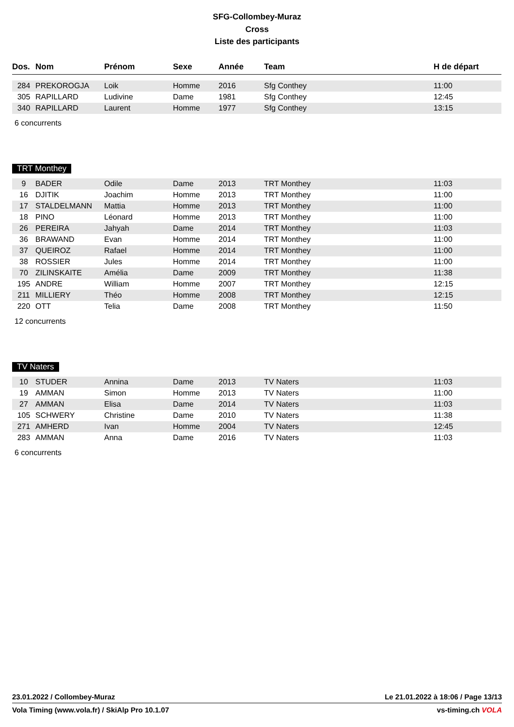SFG-Collombey-Muraz
Cross
Liste des participants
| Dos. | Nom | Prénom | Sexe | Année | Team | H de départ |
| --- | --- | --- | --- | --- | --- | --- |
| 284 | PREKOROGJA | Loik | Homme | 2016 | Sfg Conthey | 11:00 |
| 305 | RAPILLARD | Ludivine | Dame | 1981 | Sfg Conthey | 12:45 |
| 340 | RAPILLARD | Laurent | Homme | 1977 | Sfg Conthey | 13:15 |
6 concurrents
TRT Monthey
| 9 | BADER | Odile | Dame | 2013 | TRT Monthey | 11:03 |
| 16 | DJITIK | Joachim | Homme | 2013 | TRT Monthey | 11:00 |
| 17 | STALDELMANN | Mattia | Homme | 2013 | TRT Monthey | 11:00 |
| 18 | PINO | Léonard | Homme | 2013 | TRT Monthey | 11:00 |
| 26 | PEREIRA | Jahyah | Dame | 2014 | TRT Monthey | 11:03 |
| 36 | BRAWAND | Evan | Homme | 2014 | TRT Monthey | 11:00 |
| 37 | QUEIROZ | Rafael | Homme | 2014 | TRT Monthey | 11:00 |
| 38 | ROSSIER | Jules | Homme | 2014 | TRT Monthey | 11:00 |
| 70 | ZILINSKAITE | Amélia | Dame | 2009 | TRT Monthey | 11:38 |
| 195 | ANDRE | William | Homme | 2007 | TRT Monthey | 12:15 |
| 211 | MILLIERY | Théo | Homme | 2008 | TRT Monthey | 12:15 |
| 220 | OTT | Telia | Dame | 2008 | TRT Monthey | 11:50 |
12 concurrents
TV Naters
| 10 | STUDER | Annina | Dame | 2013 | TV Naters | 11:03 |
| 19 | AMMAN | Simon | Homme | 2013 | TV Naters | 11:00 |
| 27 | AMMAN | Elisa | Dame | 2014 | TV Naters | 11:03 |
| 105 | SCHWERY | Christine | Dame | 2010 | TV Naters | 11:38 |
| 271 | AMHERD | Ivan | Homme | 2004 | TV Naters | 12:45 |
| 283 | AMMAN | Anna | Dame | 2016 | TV Naters | 11:03 |
6 concurrents
23.01.2022 / Collombey-Muraz Le 21.01.2022 à 18:06 / Page 13/13
Vola Timing (www.vola.fr) / SkiAlp Pro 10.1.07 vs-timing.ch VOLA